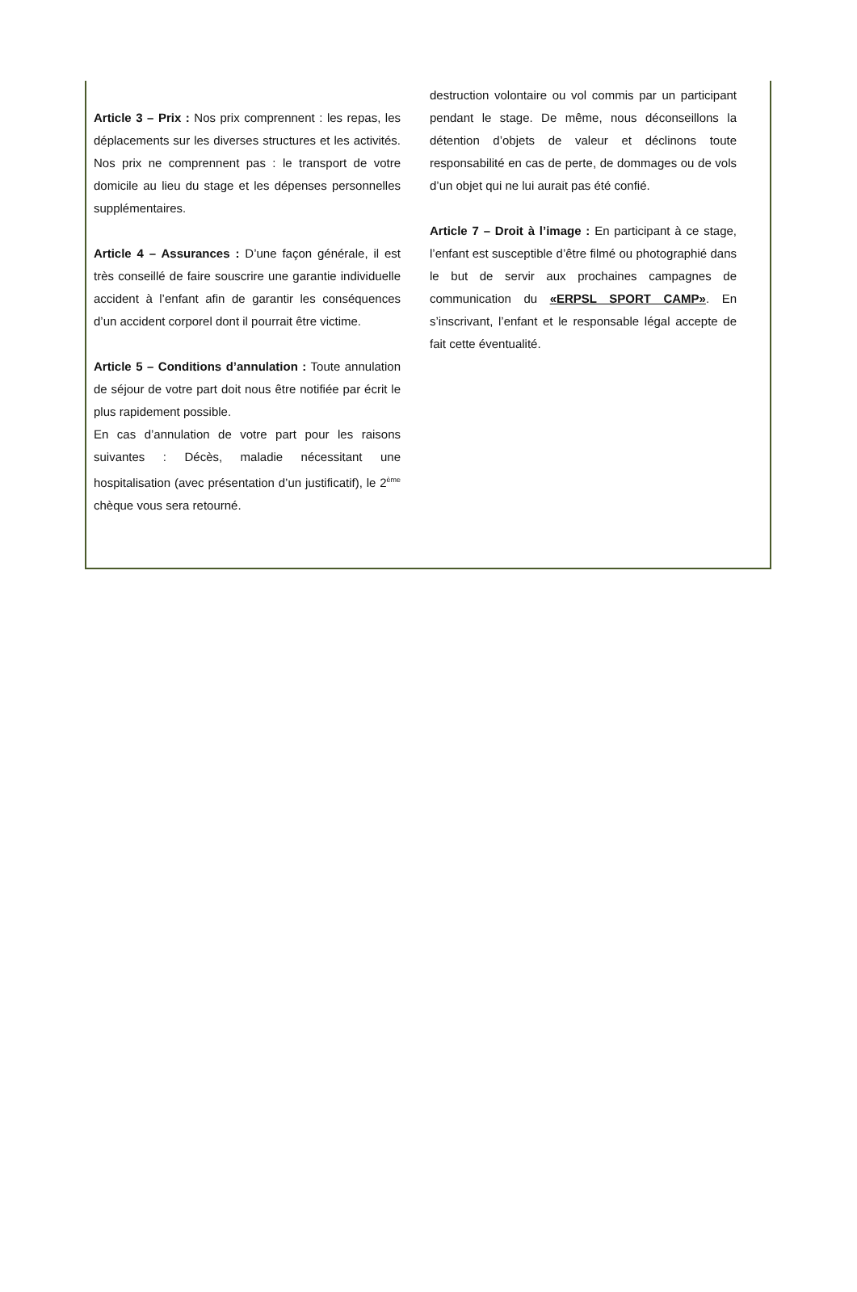Article 3 – Prix : Nos prix comprennent : les repas, les déplacements sur les diverses structures et les activités. Nos prix ne comprennent pas : le transport de votre domicile au lieu du stage et les dépenses personnelles supplémentaires.
Article 4 – Assurances : D’une façon générale, il est très conseillé de faire souscrire une garantie individuelle accident à l’enfant afin de garantir les conséquences d’un accident corporel dont il pourrait être victime.
Article 5 – Conditions d’annulation : Toute annulation de séjour de votre part doit nous être notifiée par écrit le plus rapidement possible.
En cas d’annulation de votre part pour les raisons suivantes : Décès, maladie nécessitant une hospitalisation (avec présentation d’un justificatif), le 2<sup>ème</sup> chèque vous sera retourné.
destruction volontaire ou vol commis par un participant pendant le stage. De même, nous déconseillons la détention d’objets de valeur et déclinons toute responsabilité en cas de perte, de dommages ou de vols d’un objet qui ne lui aurait pas été confié.
Article 7 – Droit à l’image : En participant à ce stage, l’enfant est susceptible d’être filmé ou photographié dans le but de servir aux prochaines campagnes de communication du «ERPSL SPORT CAMP». En s’inscrivant, l’enfant et le responsable légal accepte de fait cette éventualité.